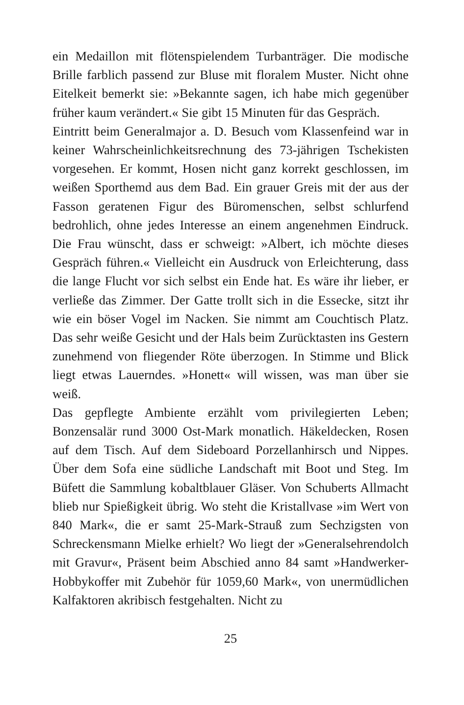ein Medaillon mit flötenspielendem Turbanträger. Die modische Brille farblich passend zur Bluse mit floralem Muster. Nicht ohne Eitelkeit bemerkt sie: »Bekannte sagen, ich habe mich gegenüber früher kaum verändert.« Sie gibt 15 Minuten für das Gespräch.
Eintritt beim Generalmajor a. D. Besuch vom Klassenfeind war in keiner Wahrscheinlichkeitsrechnung des 73-jährigen Tschekisten vorgesehen. Er kommt, Hosen nicht ganz korrekt geschlossen, im weißen Sporthemd aus dem Bad. Ein grauer Greis mit der aus der Fasson geratenen Figur des Büromenschen, selbst schlurfend bedrohlich, ohne jedes Interesse an einem angenehmen Eindruck. Die Frau wünscht, dass er schweigt: »Albert, ich möchte dieses Gespräch führen.« Vielleicht ein Ausdruck von Erleichterung, dass die lange Flucht vor sich selbst ein Ende hat. Es wäre ihr lieber, er verließe das Zimmer. Der Gatte trollt sich in die Essecke, sitzt ihr wie ein böser Vogel im Nacken. Sie nimmt am Couchtisch Platz. Das sehr weiße Gesicht und der Hals beim Zurücktasten ins Gestern zunehmend von fliegender Röte überzogen. In Stimme und Blick liegt etwas Lauerndes. »Honett« will wissen, was man über sie weiß.
Das gepflegte Ambiente erzählt vom privilegierten Leben; Bonzensalär rund 3000 Ost-Mark monatlich. Häkeldecken, Rosen auf dem Tisch. Auf dem Sideboard Porzellanhirsch und Nippes. Über dem Sofa eine südliche Landschaft mit Boot und Steg. Im Büfett die Sammlung kobaltblauer Gläser. Von Schuberts Allmacht blieb nur Spießigkeit übrig. Wo steht die Kristallvase »im Wert von 840 Mark«, die er samt 25-Mark-Strauß zum Sechzigsten von Schreckensmann Mielke erhielt? Wo liegt der »Generalsehrendolch mit Gravur«, Präsent beim Abschied anno 84 samt »Handwerker-Hobbykoffer mit Zubehör für 1059,60 Mark«, von unermüdlichen Kalfaktoren akribisch festgehalten. Nicht zu
25